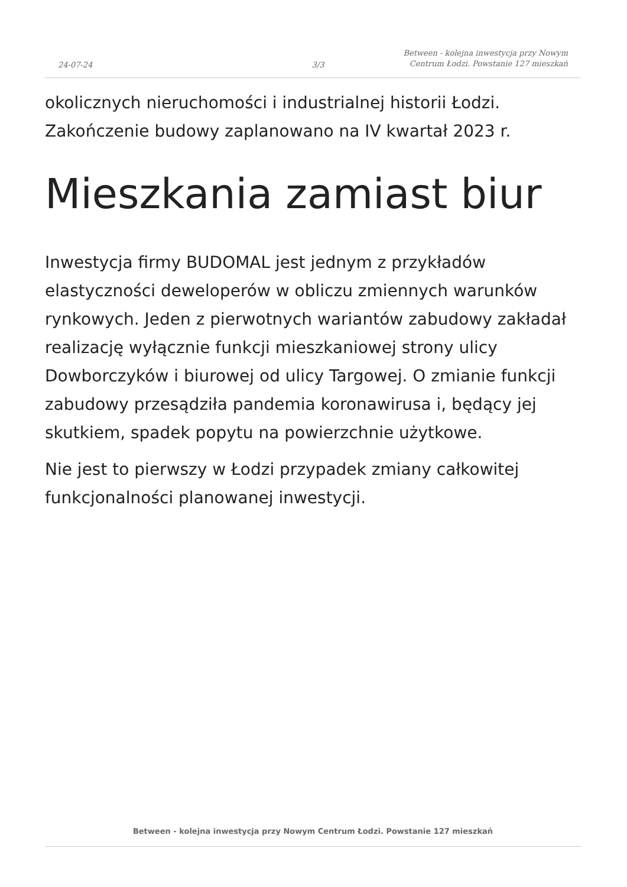24-07-24
3/3
Between - kolejna inwestycja przy Nowym Centrum Łodzi. Powstanie 127 mieszkań
okolicznych nieruchomości i industrialnej historii Łodzi. Zakończenie budowy zaplanowano na IV kwartał 2023 r.
Mieszkania zamiast biur
Inwestycja firmy BUDOMAL jest jednym z przykładów elastyczności deweloperów w obliczu zmiennych warunków rynkowych. Jeden z pierwotnych wariantów zabudowy zakładał realizację wyłącznie funkcji mieszkaniowej strony ulicy Dowborczyków i biurowej od ulicy Targowej. O zmianie funkcji zabudowy przesądziła pandemia koronawirusa i, będący jej skutkiem, spadek popytu na powierzchnie użytkowe.
Nie jest to pierwszy w Łodzi przypadek zmiany całkowitej funkcjonalności planowanej inwestycji.
Between - kolejna inwestycja przy Nowym Centrum Łodzi. Powstanie 127 mieszkań